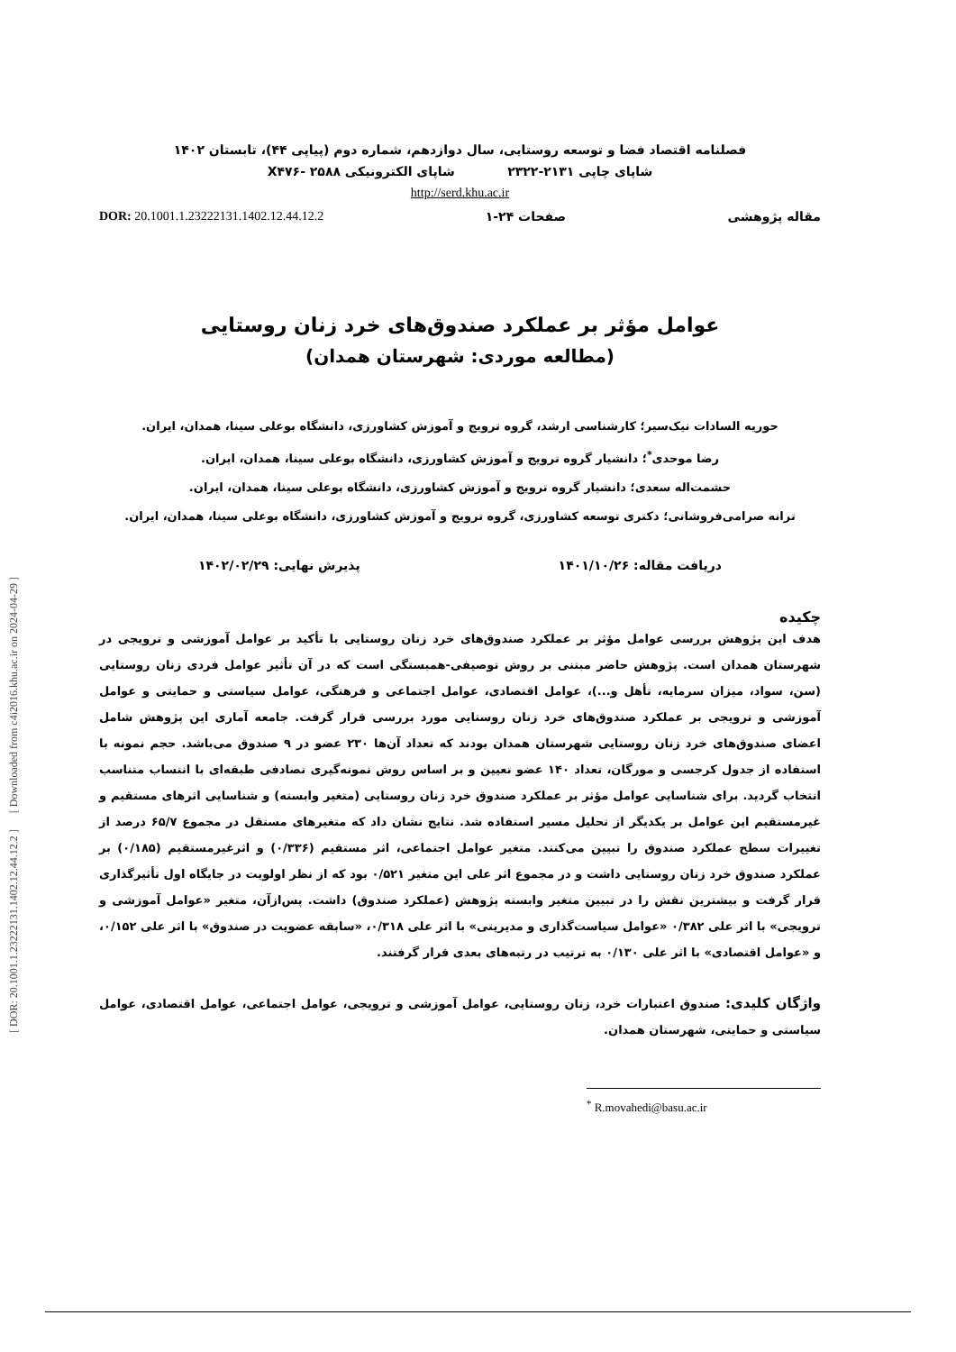[ DOR: 20.1001.1.23222131.1402.12.44.12.2 ] [ Downloaded from c4i2016.khu.ac.ir on 2024-04-29 ]
فصلنامه اقتصاد فضا و توسعه روستایی، سال دوازدهم، شماره دوم (پیاپی ۴۴)، تابستان ۱۴۰۲
شاپای چاپی ۲۱۳۱-۲۳۲۲ شاپای الکترونیکی X۴۷۶- ۲۵۸۸
http://serd.khu.ac.ir
مقاله پژوهشی صفحات ۲۴-۱ DOR: 20.1001.1.23222131.1402.12.44.12.2
عوامل مؤثر بر عملکرد صندوق‌های خرد زنان روستایی
(مطالعه موردی: شهرستان همدان)
حوریه السادات نیک‌سیر؛ کارشناسی ارشد، گروه ترویج و آموزش کشاورزی، دانشگاه بوعلی سینا، همدان، ایران.
رضا موحدی<sup>*</sup>؛ دانشیار گروه ترویج و آموزش کشاورزی، دانشگاه بوعلی سینا، همدان، ایران.
حشمت‌اله سعدی؛ دانشیار گروه ترویج و آموزش کشاورزی، دانشگاه بوعلی سینا، همدان، ایران.
ترانه صرامی‌فروشانی؛ دکتری توسعه کشاورزی، گروه ترویج و آموزش کشاورزی، دانشگاه بوعلی سینا، همدان، ایران.
دریافت مقاله: ۱۴۰۱/۱۰/۲۶ پذیرش نهایی: ۱۴۰۲/۰۲/۲۹
چکیده
هدف این پژوهش بررسی عوامل مؤثر بر عملکرد صندوق‌های خرد زنان روستایی با تأکید بر عوامل آموزشی و ترویجی در شهرستان همدان است. پژوهش حاضر مبتنی بر روش توصیفی-همبستگی است که در آن تأثیر عوامل فردی زنان روستایی (سن، سواد، میزان سرمایه، تأهل و...)، عوامل اقتصادی، عوامل اجتماعی و فرهنگی، عوامل سیاستی و حمایتی و عوامل آموزشی و ترویجی بر عملکرد صندوق‌های خرد زنان روستایی مورد بررسی قرار گرفت. جامعه آماری این پژوهش شامل اعضای صندوق‌های خرد زنان روستایی شهرستان همدان بودند که تعداد آن‌ها ۲۳۰ عضو در ۹ صندوق می‌باشد. حجم نمونه با استفاده از جدول کرجسی و مورگان، تعداد ۱۴۰ عضو تعیین و بر اساس روش نمونه‌گیری تصادفی طبقه‌ای با انتساب متناسب انتخاب گردید. برای شناسایی عوامل مؤثر بر عملکرد صندوق خرد زنان روستایی (متغیر وابسته) و شناسایی اثرهای مستقیم و غیرمستقیم این عوامل بر یکدیگر از تحلیل مسیر استفاده شد. نتایج نشان داد که متغیرهای مستقل در مجموع ۶۵/۷ درصد از تغییرات سطح عملکرد صندوق را تبیین می‌کنند. متغیر عوامل اجتماعی، اثر مستقیم (۰/۳۳۶) و اثرغیرمستقیم (۰/۱۸۵) بر عملکرد صندوق خرد زنان روستایی داشت و در مجموع اثر علی این متغیر ۰/۵۲۱ بود که از نظر اولویت در جایگاه اول تأثیرگذاری قرار گرفت و بیشترین نقش را در تبیین متغیر وابسته پژوهش (عملکرد صندوق) داشت. پس‌ازآن، متغیر «عوامل آموزشی و ترویجی» با اثر علی ۰/۳۸۲ «عوامل سیاست‌گذاری و مدیریتی» با اثر علی ۰/۳۱۸، «سابقه عضویت در صندوق» با اثر علی ۰/۱۵۲، و «عوامل اقتصادی» با اثر علی ۰/۱۳۰ به ترتیب در رتبه‌های بعدی قرار گرفتند.
واژگان کلیدی: صندوق اعتبارات خرد، زنان روستایی، عوامل آموزشی و ترویجی، عوامل اجتماعی، عوامل اقتصادی، عوامل سیاستی و حمایتی، شهرستان همدان.
<sup>*</sup> R.movahedi@basu.ac.ir